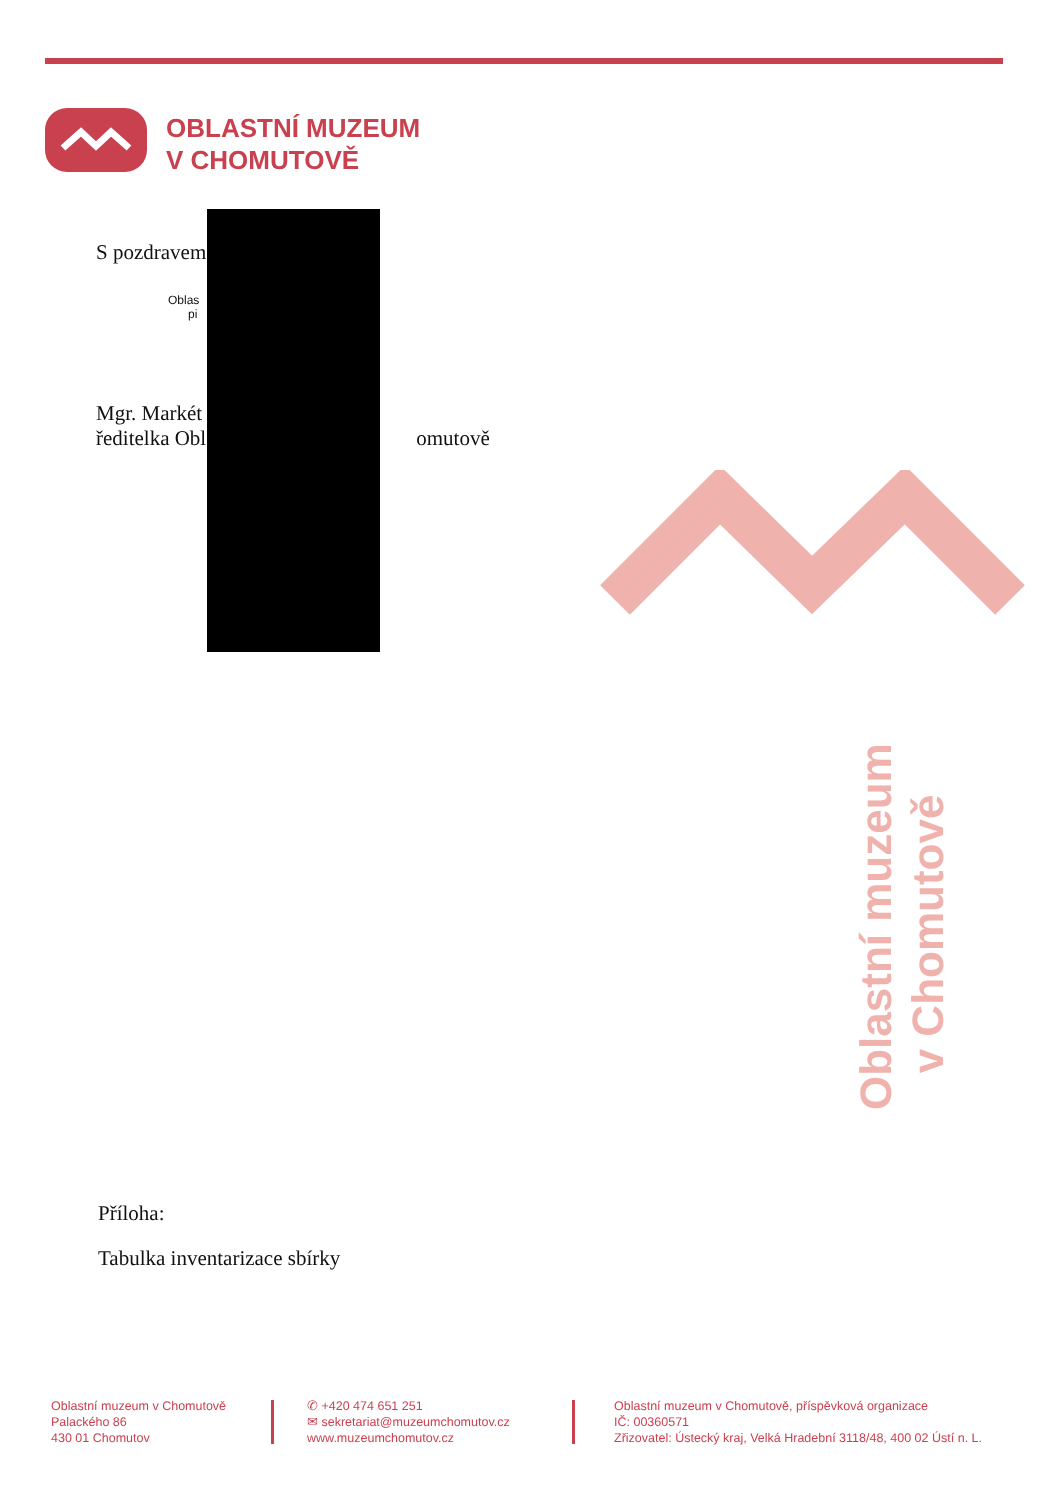OBLASTNÍ MUZEUM
V CHOMUTOVĚ
S pozdravem
Oblas
pi
Mgr. Markét
ředitelka Obl omutově
Příloha:
Tabulka inventarizace sbírky
Oblastní muzeum
v Chomutově
Oblastní muzeum v Chomutově
Palackého 86
430 01 Chomutov
✆ +420 474 651 251
✉ sekretariat@muzeumchomutov.cz
www.muzeumchomutov.cz
Oblastní muzeum v Chomutově, příspěvková organizace
IČ: 00360571
Zřizovatel: Ústecký kraj, Velká Hradební 3118/48, 400 02 Ústí n. L.